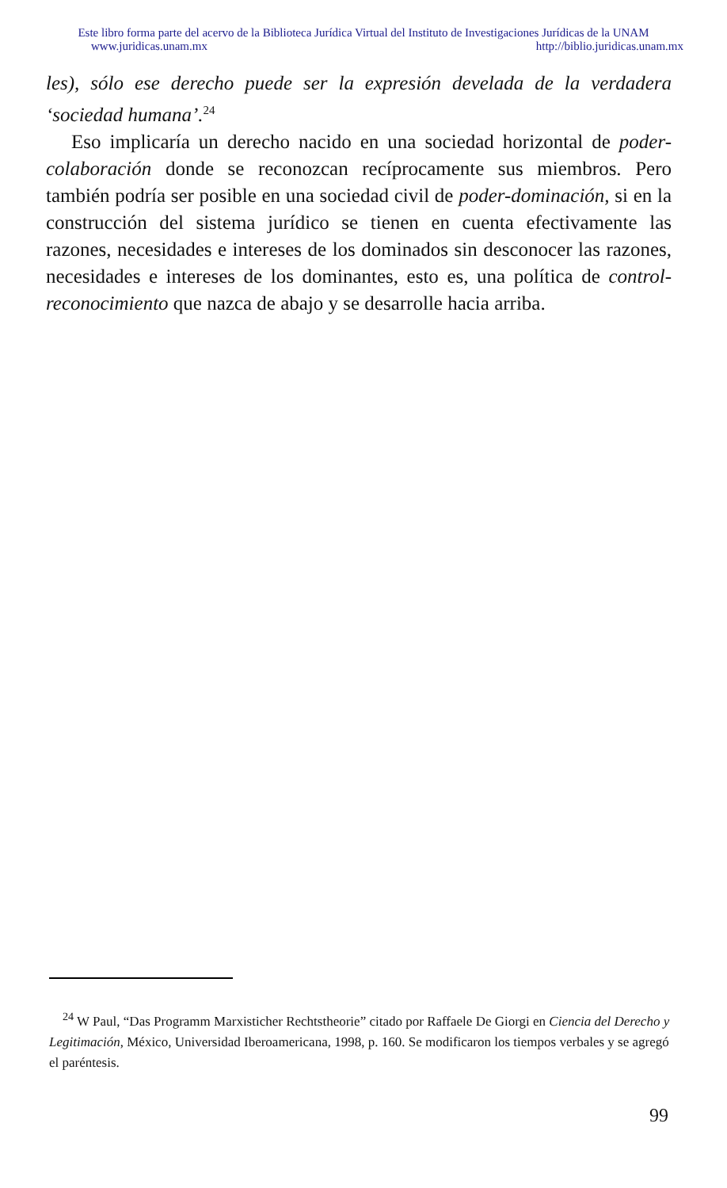Este libro forma parte del acervo de la Biblioteca Jurídica Virtual del Instituto de Investigaciones Jurídicas de la UNAM
www.juridicas.unam.mx http://biblio.juridicas.unam.mx
les), sólo ese derecho puede ser la expresión develada de la verdadera ‘sociedad humana’.<sup>24</sup>
Eso implicaría un derecho nacido en una sociedad horizontal de poder-colaboración donde se reconozcan recíprocamente sus miembros. Pero también podría ser posible en una sociedad civil de poder-dominación, si en la construcción del sistema jurídico se tienen en cuenta efectivamente las razones, necesidades e intereses de los dominados sin desconocer las razones, necesidades e intereses de los dominantes, esto es, una política de control-reconocimiento que nazca de abajo y se desarrolle hacia arriba.
<sup>24</sup> W Paul, “Das Programm Marxisticher Rechtstheorie” citado por Raffaele De Giorgi en Ciencia del Derecho y Legitimación, México, Universidad Iberoamericana, 1998, p. 160. Se modificaron los tiempos verbales y se agregó el paréntesis.
99